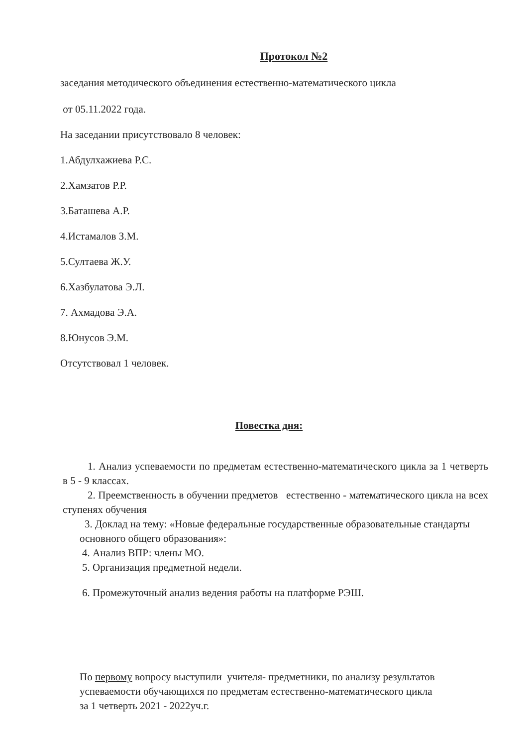Протокол №2
заседания методического объединения естественно-математического цикла
от 05.11.2022 года.
На заседании присутствовало 8 человек:
1.Абдулхажиева Р.С.
2.Хамзатов Р.Р.
3.Баташева А.Р.
4.Истамалов З.М.
5.Султаева Ж.У.
6.Хазбулатова Э.Л.
7. Ахмадова Э.А.
8.Юнусов Э.М.
Отсутствовал 1 человек.
Повестка дня:
1. Анализ успеваемости по предметам естественно-математического цикла за 1 четверть в 5 - 9 классах.
2. Преемственность в обучении предметов естественно - математического цикла на всех ступенях обучения
3. Доклад на тему: «Новые федеральные государственные образовательные стандарты основного общего образования»:
4. Анализ ВПР: члены МО.
5. Организация предметной недели.
6. Промежуточный анализ ведения работы на платформе РЭШ.
По первому вопросу выступили учителя- предметники, по анализу результатов успеваемости обучающихся по предметам естественно-математического цикла за 1 четверть 2021 - 2022уч.г.